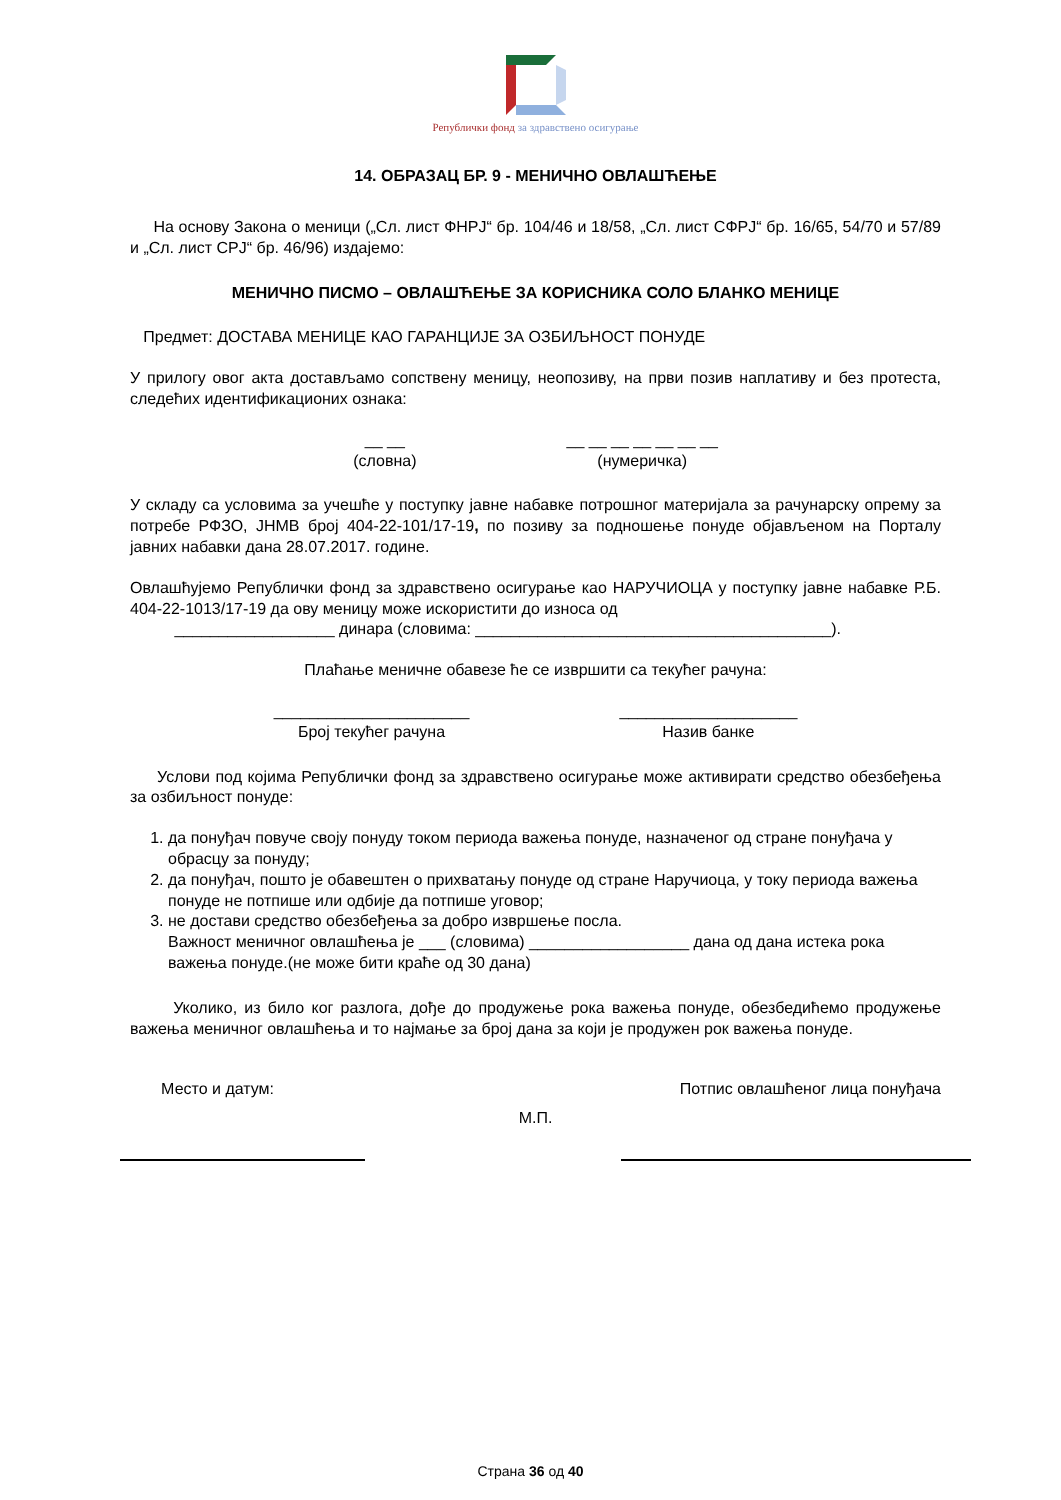Републички фонд за здравствено осигурање
14. ОБРАЗАЦ БР. 9 - МЕНИЧНО ОВЛАШЋЕЊЕ
На основу Закона о меници („Сл. лист ФНРЈ“ бр. 104/46 и 18/58, „Сл. лист СФРЈ“ бр. 16/65, 54/70 и 57/89 и „Сл. лист СРЈ“ бр. 46/96) издајемо:
МЕНИЧНО ПИСМО – ОВЛАШЋЕЊЕ ЗА КОРИСНИКА СОЛО БЛАНКО МЕНИЦЕ
Предмет: ДОСТАВА МЕНИЦЕ КАО ГАРАНЦИЈЕ ЗА ОЗБИЉНОСТ ПОНУДЕ
У прилогу овог акта достављамо сопствену меницу, неопозиву, на први позив наплативу и без протеста, следећих идентификационих ознака:
__ __
(словна)
__ __ __ __ __ __ __
(нумеричка)
У складу са условима за учешће у поступку јавне набавке потрошног материјала за рачунарску опрему за потребе РФЗО, ЈНМВ број 404-22-101/17-19, по позиву за подношење понуде објављеном на Порталу јавних набавки дана 28.07.2017. године.
Овлашћујемо Републички фонд за здравствено осигурање као НАРУЧИОЦА у поступку јавне набавке Р.Б. 404-22-1013/17-19 да ову меницу може искористити до износа од
__________________ динара (словима: ________________________________________).
Плаћање меничне обавезе ће се извршити са текућег рачуна:
______________________
Број текућег рачуна
____________________
Назив банке
Услови под којима Републички фонд за здравствено осигурање може активирати средство обезбеђења за озбиљност понуде:
1. да понуђач повуче своју понуду током периода важења понуде, назначеног од стране понуђача у обрасцу за понуду;
2. да понуђач, пошто је обавештен о прихватању понуде од стране Наручиоца, у току периода важења понуде не потпише или одбије да потпише уговор;
3. не достави средство обезбеђења за добро извршење посла.
Важност меничног овлашћења је ___ (словима) __________________ дана од дана истека рока важења понуде.(не може бити краће од 30 дана)
Уколико, из било ког разлога, дође до продужење рока важења понуде, обезбедићемо продужење важења меничног овлашћења и то најмање за број дана за који је продужен рок важења понуде.
Место и датум: Потпис овлашћеног лица понуђача
М.П.
Страна 36 од 40